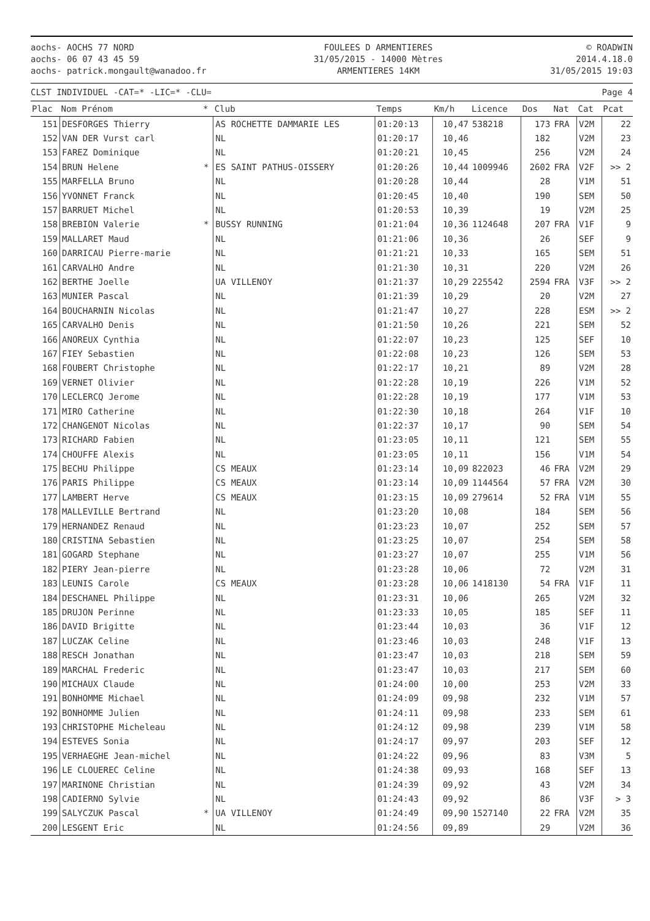aochs- AOCHS 77 NORD
aochs- 06 07 43 45 59
aochs- patrick.mongault@wanadoo.fr
FOULEES D ARMENTIERES
31/05/2015 - 14000 Mètres
ARMENTIERES 14KM
© ROADWIN
2014.4.18.0
31/05/2015 19:03
CLST INDIVIDUEL -CAT=* -LIC=* -CLU=
Page 4
| Plac | Nom Prénom | * | Club | Temps | Km/h | Licence | Dos | Nat | Cat | Pcat |
| --- | --- | --- | --- | --- | --- | --- | --- | --- | --- | --- |
| 151 | DESFORGES Thierry | | AS ROCHETTE DAMMARIE LES | 01:20:13 | 10,47 | 538218 | 173 | FRA | V2M | 22 |
| 152 | VAN DER Vurst carl | | NL | 01:20:17 | 10,46 | | 182 | | V2M | 23 |
| 153 | FAREZ Dominique | | NL | 01:20:21 | 10,45 | | 256 | | V2M | 24 |
| 154 | BRUN Helene | * | ES SAINT PATHUS-OISSERY | 01:20:26 | 10,44 | 1009946 | 2602 | FRA | V2F | >> 2 |
| 155 | MARFELLA Bruno | | NL | 01:20:28 | 10,44 | | 28 | | V1M | 51 |
| 156 | YVONNET Franck | | NL | 01:20:45 | 10,40 | | 190 | | SEM | 50 |
| 157 | BARRUET Michel | | NL | 01:20:53 | 10,39 | | 19 | | V2M | 25 |
| 158 | BREBION Valerie | * | BUSSY RUNNING | 01:21:04 | 10,36 | 1124648 | 207 | FRA | V1F | 9 |
| 159 | MALLARET Maud | | NL | 01:21:06 | 10,36 | | 26 | | SEF | 9 |
| 160 | DARRICAU Pierre-marie | | NL | 01:21:21 | 10,33 | | 165 | | SEM | 51 |
| 161 | CARVALHO Andre | | NL | 01:21:30 | 10,31 | | 220 | | V2M | 26 |
| 162 | BERTHE Joelle | | UA VILLENOY | 01:21:37 | 10,29 | 225542 | 2594 | FRA | V3F | >> 2 |
| 163 | MUNIER Pascal | | NL | 01:21:39 | 10,29 | | 20 | | V2M | 27 |
| 164 | BOUCHARNIN Nicolas | | NL | 01:21:47 | 10,27 | | 228 | | ESM | >> 2 |
| 165 | CARVALHO Denis | | NL | 01:21:50 | 10,26 | | 221 | | SEM | 52 |
| 166 | ANOREUX Cynthia | | NL | 01:22:07 | 10,23 | | 125 | | SEF | 10 |
| 167 | FIEY Sebastien | | NL | 01:22:08 | 10,23 | | 126 | | SEM | 53 |
| 168 | FOUBERT Christophe | | NL | 01:22:17 | 10,21 | | 89 | | V2M | 28 |
| 169 | VERNET Olivier | | NL | 01:22:28 | 10,19 | | 226 | | V1M | 52 |
| 170 | LECLERCQ Jerome | | NL | 01:22:28 | 10,19 | | 177 | | V1M | 53 |
| 171 | MIRO Catherine | | NL | 01:22:30 | 10,18 | | 264 | | V1F | 10 |
| 172 | CHANGENOT Nicolas | | NL | 01:22:37 | 10,17 | | 90 | | SEM | 54 |
| 173 | RICHARD Fabien | | NL | 01:23:05 | 10,11 | | 121 | | SEM | 55 |
| 174 | CHOUFFE Alexis | | NL | 01:23:05 | 10,11 | | 156 | | V1M | 54 |
| 175 | BECHU Philippe | | CS MEAUX | 01:23:14 | 10,09 | 822023 | 46 | FRA | V2M | 29 |
| 176 | PARIS Philippe | | CS MEAUX | 01:23:14 | 10,09 | 1144564 | 57 | FRA | V2M | 30 |
| 177 | LAMBERT Herve | | CS MEAUX | 01:23:15 | 10,09 | 279614 | 52 | FRA | V1M | 55 |
| 178 | MALLEVILLE Bertrand | | NL | 01:23:20 | 10,08 | | 184 | | SEM | 56 |
| 179 | HERNANDEZ Renaud | | NL | 01:23:23 | 10,07 | | 252 | | SEM | 57 |
| 180 | CRISTINA Sebastien | | NL | 01:23:25 | 10,07 | | 254 | | SEM | 58 |
| 181 | GOGARD Stephane | | NL | 01:23:27 | 10,07 | | 255 | | V1M | 56 |
| 182 | PIERY Jean-pierre | | NL | 01:23:28 | 10,06 | | 72 | | V2M | 31 |
| 183 | LEUNIS Carole | | CS MEAUX | 01:23:28 | 10,06 | 1418130 | 54 | FRA | V1F | 11 |
| 184 | DESCHANEL Philippe | | NL | 01:23:31 | 10,06 | | 265 | | V2M | 32 |
| 185 | DRUJON Perinne | | NL | 01:23:33 | 10,05 | | 185 | | SEF | 11 |
| 186 | DAVID Brigitte | | NL | 01:23:44 | 10,03 | | 36 | | V1F | 12 |
| 187 | LUCZAK Celine | | NL | 01:23:46 | 10,03 | | 248 | | V1F | 13 |
| 188 | RESCH Jonathan | | NL | 01:23:47 | 10,03 | | 218 | | SEM | 59 |
| 189 | MARCHAL Frederic | | NL | 01:23:47 | 10,03 | | 217 | | SEM | 60 |
| 190 | MICHAUX Claude | | NL | 01:24:00 | 10,00 | | 253 | | V2M | 33 |
| 191 | BONHOMME Michael | | NL | 01:24:09 | 09,98 | | 232 | | V1M | 57 |
| 192 | BONHOMME Julien | | NL | 01:24:11 | 09,98 | | 233 | | SEM | 61 |
| 193 | CHRISTOPHE Micheleau | | NL | 01:24:12 | 09,98 | | 239 | | V1M | 58 |
| 194 | ESTEVES Sonia | | NL | 01:24:17 | 09,97 | | 203 | | SEF | 12 |
| 195 | VERHAEGHE Jean-michel | | NL | 01:24:22 | 09,96 | | 83 | | V3M | 5 |
| 196 | LE CLOUEREC Celine | | NL | 01:24:38 | 09,93 | | 168 | | SEF | 13 |
| 197 | MARINONE Christian | | NL | 01:24:39 | 09,92 | | 43 | | V2M | 34 |
| 198 | CADIERNO Sylvie | | NL | 01:24:43 | 09,92 | | 86 | | V3F | > 3 |
| 199 | SALYCZUK Pascal | * | UA VILLENOY | 01:24:49 | 09,90 | 1527140 | 22 | FRA | V2M | 35 |
| 200 | LESGENT Eric | | NL | 01:24:56 | 09,89 | | 29 | | V2M | 36 |